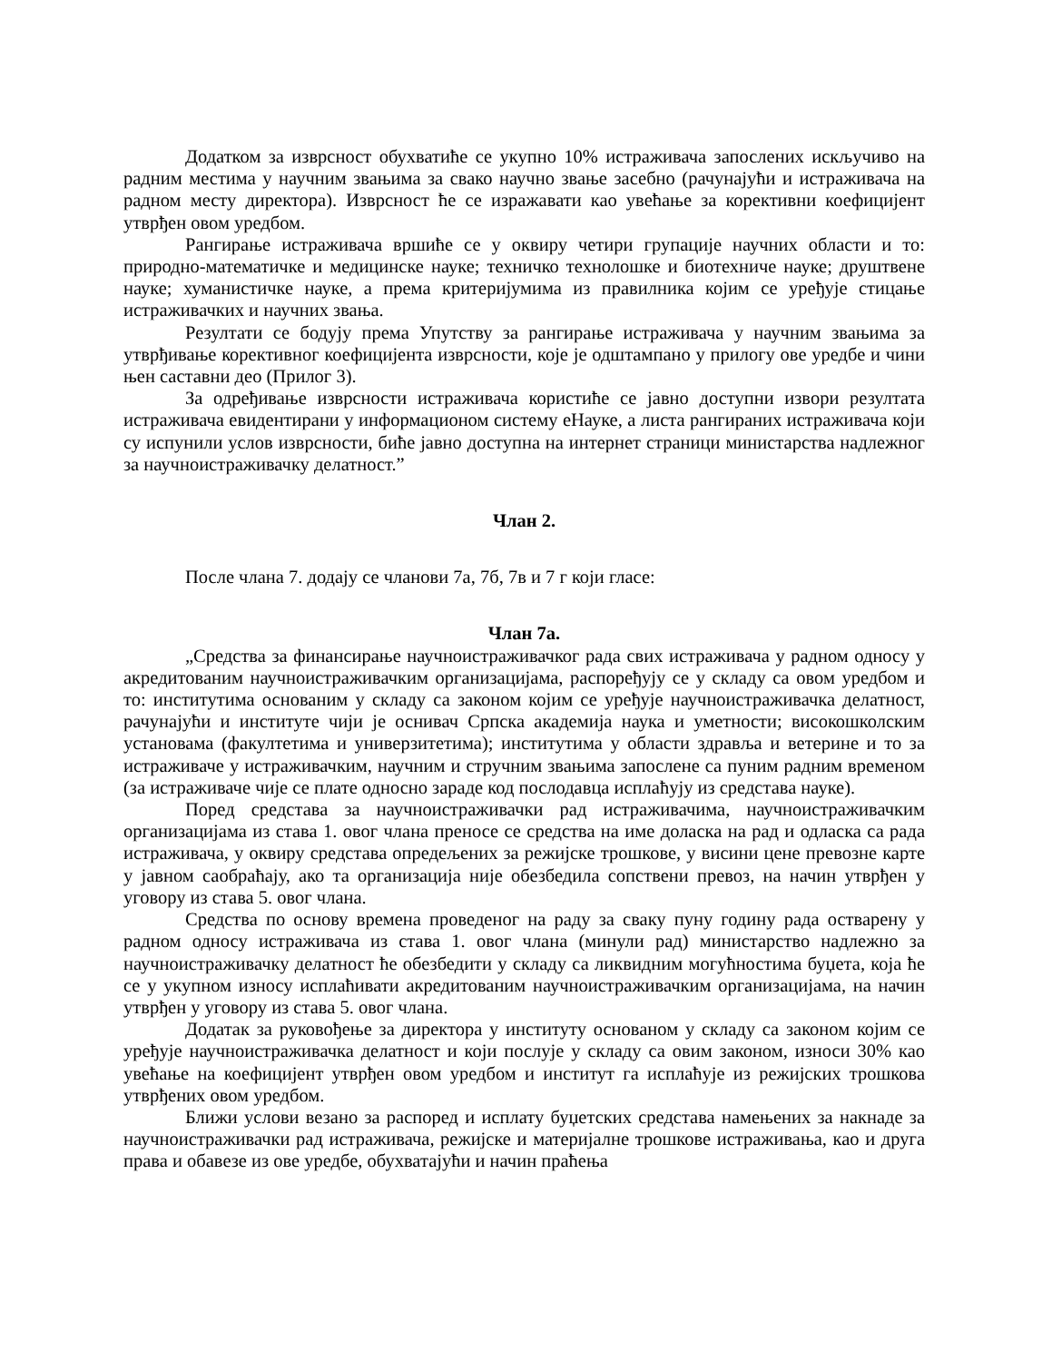Додатком за изврсност обухватиће се укупно 10% истраживача запослених искључиво на радним местима у научним звањима за свако научно звање засебно (рачунајући и истраживача на радном месту директора). Изврсност ће се изражавати као увећање за корективни коефицијент утврђен овом уредбом.
Рангирање истраживача вршиће се у оквиру четири групације научних области и то: природно-математичке и медицинске науке; техничко технолошке и биотехниче науке; друштвене науке; хуманистичке науке, а према критеријумима из правилника којим се уређује стицање истраживачких и научних звања.
Резултати се бодују према Упутству за рангирање истраживача у научним звањима за утврђивање корективног коефицијента изврсности, које је одштампано у прилогу ове уредбе и чини њен саставни део (Прилог 3).
За одређивање изврсности истраживача користиће се јавно доступни извори резултата истраживача евидентирани у информационом систему еНауке, а листа рангираних истраживача који су испунили услов изврсности, биће јавно доступна на интернет страници министарства надлежног за научноистраживачку делатност.”
Члан 2.
После члана 7. додају се чланови 7а, 7б, 7в и 7 г који гласе:
Члан 7а.
„Средства за финансирање научноистраживачког рада свих истраживача у радном односу у акредитованим научноистраживачким организацијама, распоређују се у складу са овом уредбом и то: институтима основаним у складу са законом којим се уређује научноистраживачка делатност, рачунајући и институте чији је оснивач Српска академија наука и уметности; високошколским установама (факултетима и универзитетима); институтима у области здравља и ветерине и то за истраживаче у истраживачким, научним и стручним звањима запослене са пуним радним временом (за истраживаче чије се плате односно зараде код послодавца исплаћују из средстава науке).
Поред средстава за научноистраживачки рад истраживачима, научноистраживачким организацијама из става 1. овог члана преносе се средства на име доласка на рад и одласка са рада истраживача, у оквиру средстава опредељених за режијске трошкове, у висини цене превозне карте у јавном саобраћају, ако та организација није обезбедила сопствени превоз, на начин утврђен у уговору из става 5. овог члана.
Средства по основу времена проведеног на раду за сваку пуну годину рада остварену у радном односу истраживача из става 1. овог члана (минули рад) министарство надлежно за научноистраживачку делатност ће обезбедити у складу са ликвидним могућностима буџета, која ће се у укупном износу исплаћивати акредитованим научноистраживачким организацијама, на начин утврђен у уговору из става 5. овог члана.
Додатак за руковођење за директора у институту основаном у складу са законом којим се уређује научноистраживачка делатност и који послује у складу са овим законом, износи 30% као увећање на коефицијент утврђен овом уредбом и институт га исплаћује из режијских трошкова утврђених овом уредбом.
Ближи услови везано за распоред и исплату буџетских средстава намењених за накнаде за научноистраживачки рад истраживача, режијске и материјалне трошкове истраживања, као и друга права и обавезе из ове уредбе, обухватајући и начин праћења